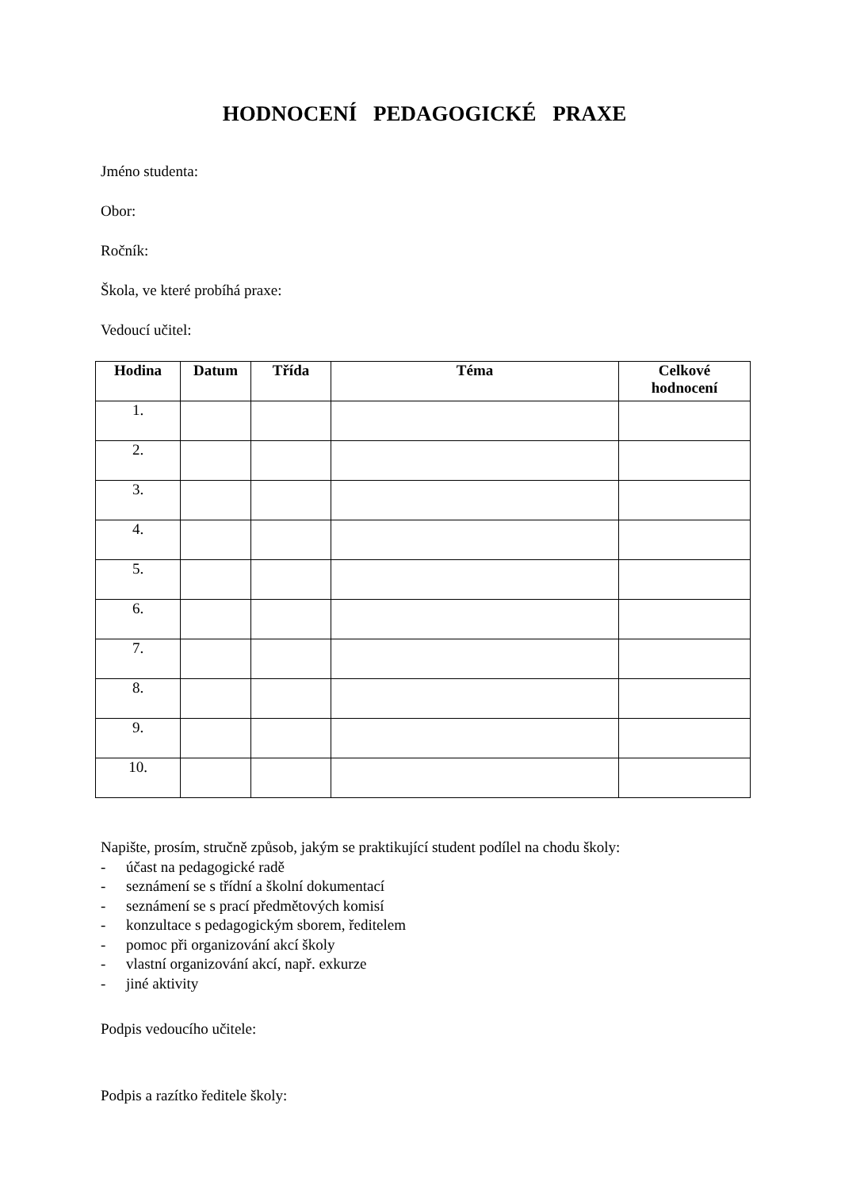HODNOCENÍ PEDAGOGICKÉ PRAXE
Jméno studenta:
Obor:
Ročník:
Škola, ve které probíhá praxe:
Vedoucí učitel:
| Hodina | Datum | Třída | Téma | Celkové hodnocení |
| --- | --- | --- | --- | --- |
| 1. | | | | |
| 2. | | | | |
| 3. | | | | |
| 4. | | | | |
| 5. | | | | |
| 6. | | | | |
| 7. | | | | |
| 8. | | | | |
| 9. | | | | |
| 10. | | | | |
Napište, prosím, stručně způsob, jakým se praktikující student podílel na chodu školy:
- účast na pedagogické radě
- seznámení se s třídní a školní dokumentací
- seznámení se s prací předmětových komisí
- konzultace s pedagogickým sborem, ředitelem
- pomoc při organizování akcí školy
- vlastní organizování akcí, např. exkurze
- jiné aktivity
Podpis vedoucího učitele:
Podpis a razítko ředitele školy: